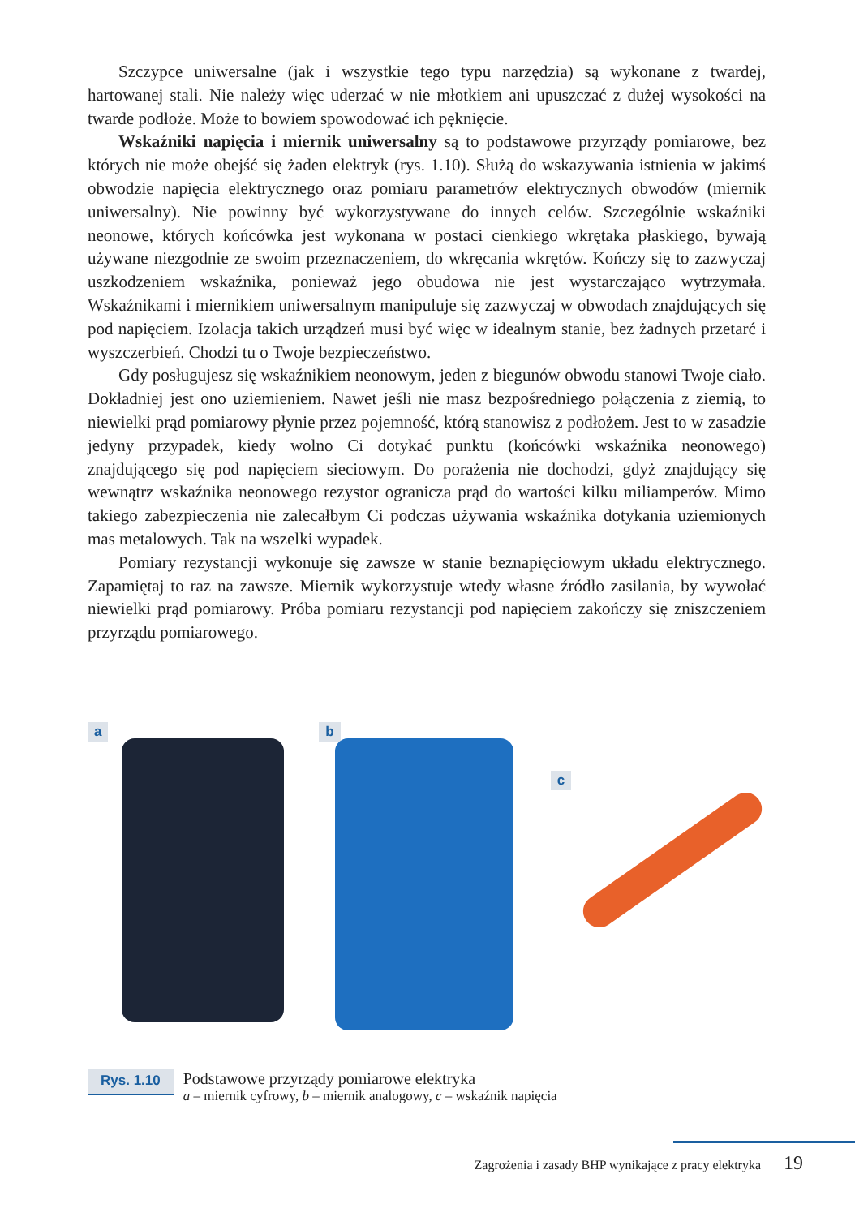Szczypce uniwersalne (jak i wszystkie tego typu narzędzia) są wykonane z twardej, hartowanej stali. Nie należy więc uderzać w nie młotkiem ani upuszczać z dużej wysokości na twarde podłoże. Może to bowiem spowodować ich pęknięcie.
Wskaźniki napięcia i miernik uniwersalny są to podstawowe przyrządy pomiarowe, bez których nie może obejść się żaden elektryk (rys. 1.10). Służą do wskazywania istnienia w jakimś obwodzie napięcia elektrycznego oraz pomiaru parametrów elektrycznych obwodów (miernik uniwersalny). Nie powinny być wykorzystywane do innych celów. Szczególnie wskaźniki neonowe, których końcówka jest wykonana w postaci cienkiego wkrętaka płaskiego, bywają używane niezgodnie ze swoim przeznaczeniem, do wkręcania wkrętów. Kończy się to zazwyczaj uszkodzeniem wskaźnika, ponieważ jego obudowa nie jest wystarczająco wytrzymała. Wskaźnikami i miernikiem uniwersalnym manipuluje się zazwyczaj w obwodach znajdujących się pod napięciem. Izolacja takich urządzeń musi być więc w idealnym stanie, bez żadnych przetarć i wyszczerbień. Chodzi tu o Twoje bezpieczeństwo.
Gdy posługujesz się wskaźnikiem neonowym, jeden z biegunów obwodu stanowi Twoje ciało. Dokładniej jest ono uziemieniem. Nawet jeśli nie masz bezpośredniego połączenia z ziemią, to niewielki prąd pomiarowy płynie przez pojemność, którą stanowisz z podłożem. Jest to w zasadzie jedyny przypadek, kiedy wolno Ci dotykać punktu (końcówki wskaźnika neonowego) znajdującego się pod napięciem sieciowym. Do porażenia nie dochodzi, gdyż znajdujący się wewnątrz wskaźnika neonowego rezystor ogranicza prąd do wartości kilku miliamperów. Mimo takiego zabezpieczenia nie zalecałbym Ci podczas używania wskaźnika dotykania uziemionych mas metalowych. Tak na wszelki wypadek.
Pomiary rezystancji wykonuje się zawsze w stanie beznapięciowym układu elektrycznego. Zapamiętaj to raz na zawsze. Miernik wykorzystuje wtedy własne źródło zasilania, by wywołać niewielki prąd pomiarowy. Próba pomiaru rezystancji pod napięciem zakończy się zniszczeniem przyrządu pomiarowego.
a b
c
Rys. 1.10
Podstawowe przyrządy pomiarowe elektryka
a – miernik cyfrowy, b – miernik analogowy, c – wskaźnik napięcia
Zagrożenia i zasady BHP wynikające z pracy elektryka 19